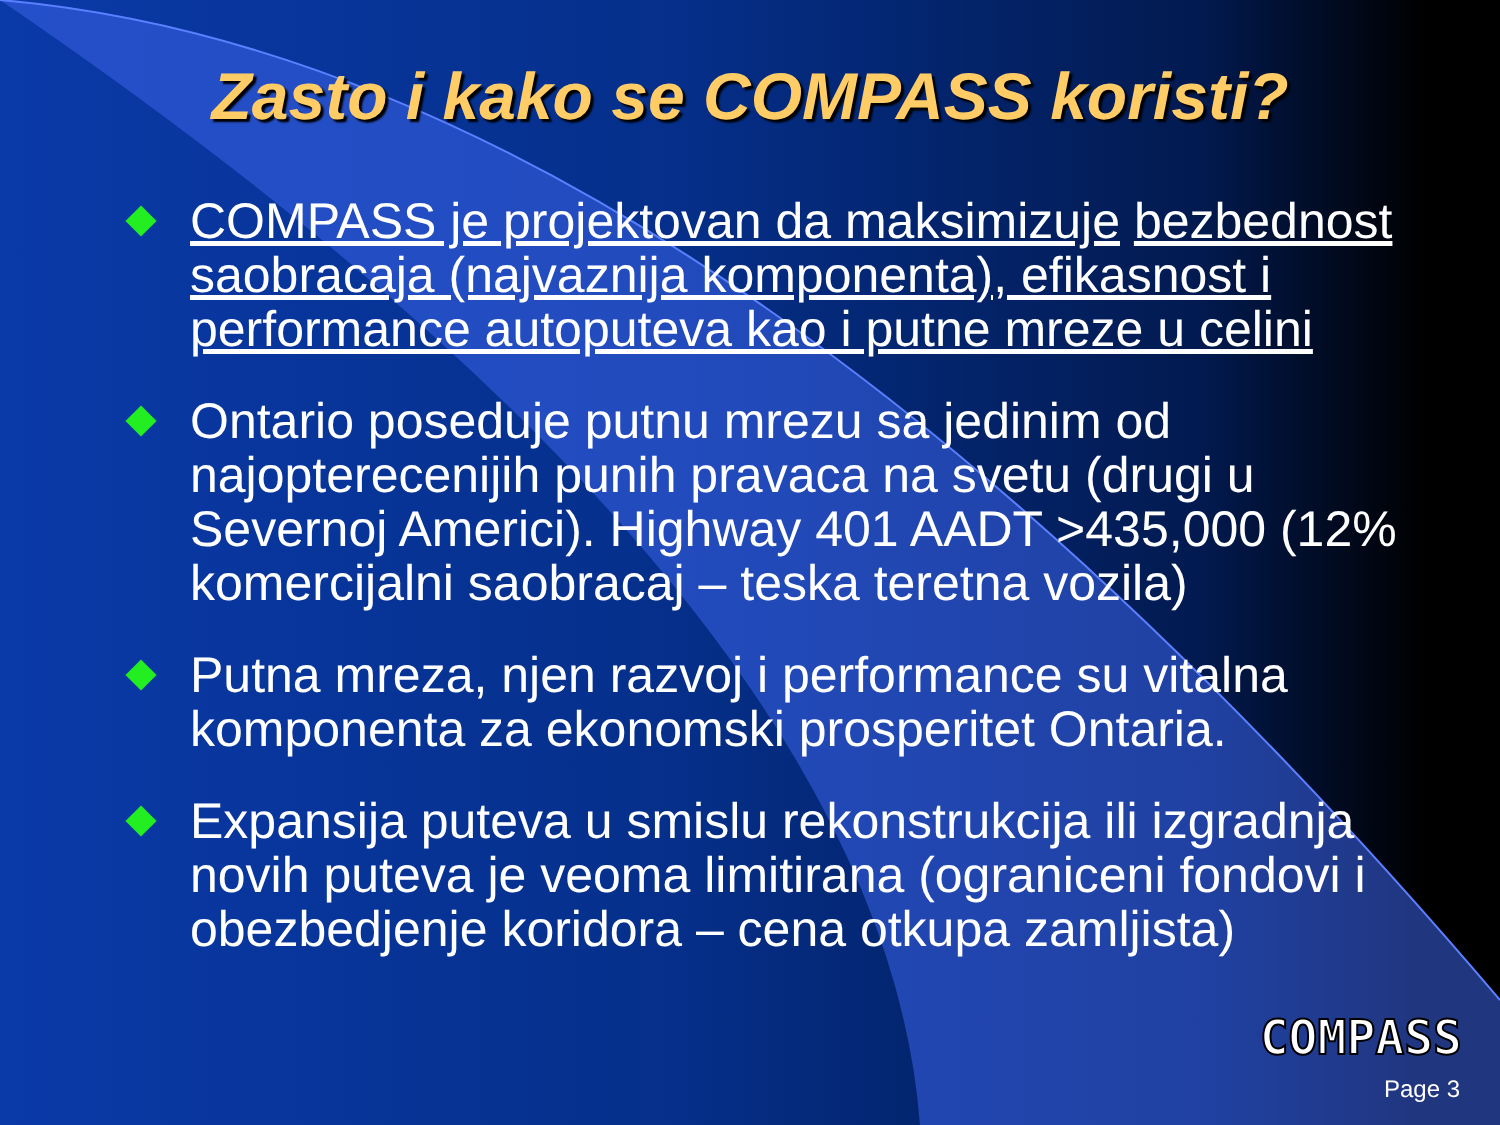Zasto i kako se COMPASS koristi?
COMPASS je projektovan da maksimizuje bezbednost saobracaja (najvaznija komponenta), efikasnost i performance autoputeva kao i putne mreze u celini
Ontario poseduje putnu mrezu sa jedinim od najopterecenijih punih pravaca na svetu (drugi u Severnoj Americi). Highway 401 AADT >435,000 (12% komercijalni saobracaj – teska teretna vozila)
Putna mreza, njen razvoj i performance su vitalna komponenta za ekonomski prosperitet Ontaria.
Expansija puteva u smislu rekonstrukcija ili izgradnja novih puteva je veoma limitirana (ograniceni fondovi i obezbedjenje koridora – cena otkupa zamljista)
COMPASS
Page 3